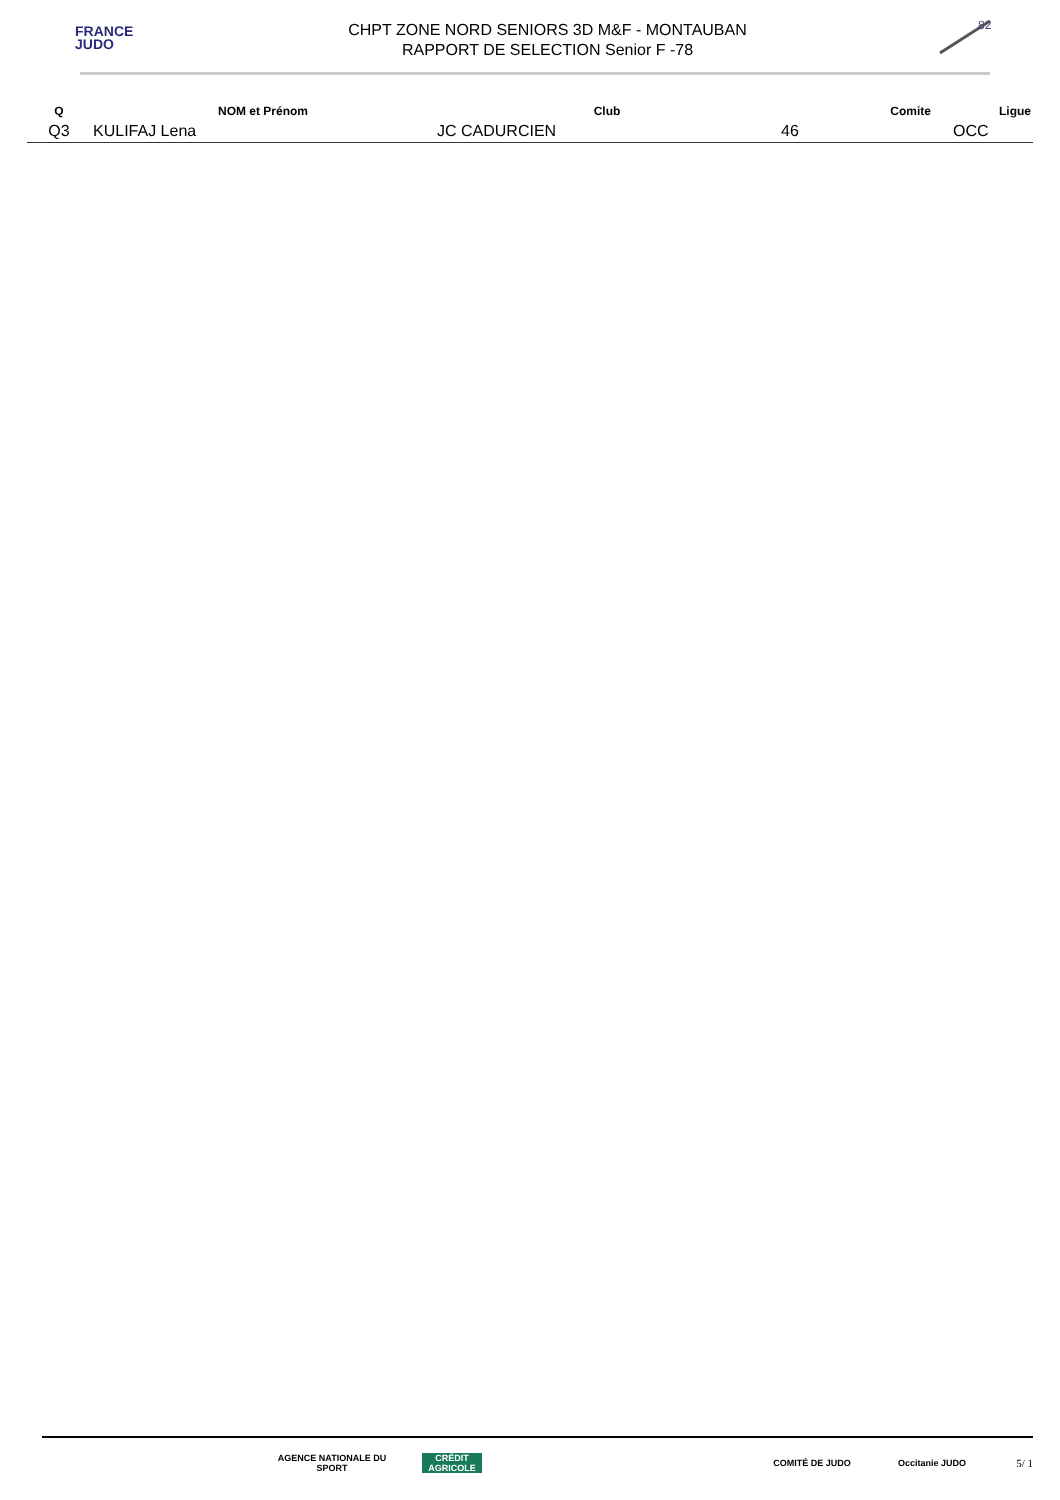FRANCE
JUDO
CHPT ZONE NORD SENIORS 3D M&F - MONTAUBAN
RAPPORT DE SELECTION Senior F -78
82
| Q | NOM et Prénom | Club | Comite | Ligue |
| --- | --- | --- | --- | --- |
| Q3 | KULIFAJ Lena | JC CADURCIEN | 46 | OCC |
AGENCE NATIONALE DU SPORT
CRÉDIT AGRICOLE
COMITÉ DE JUDO Occitanie JUDO
5/ 1